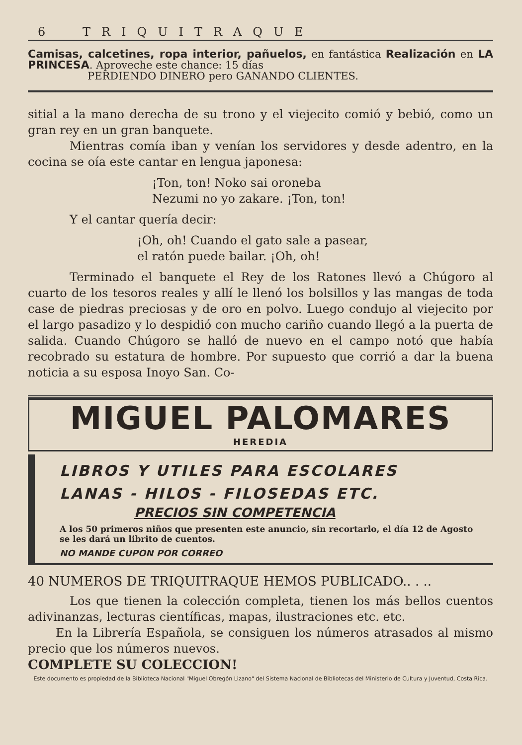6 TRIQUITRAQUE
Camisas, calcetines, ropa interior, pañuelos, en fantástica Realización en LA PRINCESA. Aproveche este chance: 15 días
PERDIENDO DINERO pero GANANDO CLIENTES.
sitial a la mano derecha de su trono y el viejecito comió y bebió, como un gran rey en un gran banquete.
Mientras comía iban y venían los servidores y desde adentro, en la cocina se oía este cantar en lengua japonesa:
¡Ton, ton! Noko sai oroneba
Nezumi no yo zakare. ¡Ton, ton!
Y el cantar quería decir:
¡Oh, oh! Cuando el gato sale a pasear,
el ratón puede bailar. ¡Oh, oh!
Terminado el banquete el Rey de los Ratones llevó a Chúgoro al cuarto de los tesoros reales y allí le llenó los bolsillos y las mangas de toda case de piedras preciosas y de oro en polvo. Luego condujo al viejecito por el largo pasadizo y lo despidió con mucho cariño cuando llegó a la puerta de salida. Cuando Chúgoro se halló de nuevo en el campo notó que había recobrado su estatura de hombre. Por supuesto que corrió a dar la buena noticia a su esposa Inoyo San. Co-
MIGUEL PALOMARES
HEREDIA
LIBROS Y UTILES PARA ESCOLARES
LANAS - HILOS - FILOSEDAS ETC.
PRECIOS SIN COMPETENCIA
A los 50 primeros niños que presenten este anuncio, sin recortarlo, el día 12 de Agosto se les dará un librito de cuentos.
NO MANDE CUPON POR CORREO
40 NUMEROS DE TRIQUITRAQUE HEMOS PUBLICADO.. . ..
Los que tienen la colección completa, tienen los más bellos cuentos adivinanzas, lecturas científicas, mapas, ilustraciones etc. etc.
En la Librería Española, se consiguen los números atrasados al mismo precio que los números nuevos.
COMPLETE SU COLECCION!
Este documento es propiedad de la Biblioteca Nacional "Miguel Obregón Lizano" del Sistema Nacional de Bibliotecas del Ministerio de Cultura y Juventud, Costa Rica.